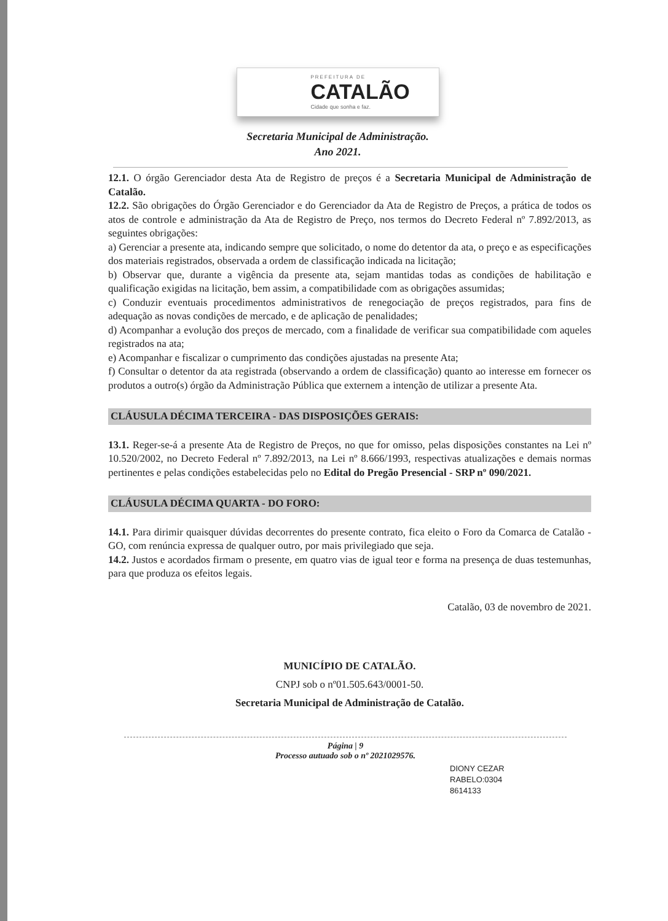PREFEITURA DE
CATALÃO
Cidade que sonha e faz.
Secretaria Municipal de Administração.
Ano 2021.
12.1. O órgão Gerenciador desta Ata de Registro de preços é a Secretaria Municipal de Administração de Catalão.
12.2. São obrigações do Órgão Gerenciador e do Gerenciador da Ata de Registro de Preços, a prática de todos os atos de controle e administração da Ata de Registro de Preço, nos termos do Decreto Federal nº 7.892/2013, as seguintes obrigações:
a) Gerenciar a presente ata, indicando sempre que solicitado, o nome do detentor da ata, o preço e as especificações dos materiais registrados, observada a ordem de classificação indicada na licitação;
b) Observar que, durante a vigência da presente ata, sejam mantidas todas as condições de habilitação e qualificação exigidas na licitação, bem assim, a compatibilidade com as obrigações assumidas;
c) Conduzir eventuais procedimentos administrativos de renegociação de preços registrados, para fins de adequação as novas condições de mercado, e de aplicação de penalidades;
d) Acompanhar a evolução dos preços de mercado, com a finalidade de verificar sua compatibilidade com aqueles registrados na ata;
e) Acompanhar e fiscalizar o cumprimento das condições ajustadas na presente Ata;
f) Consultar o detentor da ata registrada (observando a ordem de classificação) quanto ao interesse em fornecer os produtos a outro(s) órgão da Administração Pública que externem a intenção de utilizar a presente Ata.
CLÁUSULA DÉCIMA TERCEIRA - DAS DISPOSIÇÕES GERAIS:
13.1. Reger-se-á a presente Ata de Registro de Preços, no que for omisso, pelas disposições constantes na Lei nº 10.520/2002, no Decreto Federal nº 7.892/2013, na Lei nº 8.666/1993, respectivas atualizações e demais normas pertinentes e pelas condições estabelecidas pelo no Edital do Pregão Presencial - SRP nº 090/2021.
CLÁUSULA DÉCIMA QUARTA - DO FORO:
14.1. Para dirimir quaisquer dúvidas decorrentes do presente contrato, fica eleito o Foro da Comarca de Catalão - GO, com renúncia expressa de qualquer outro, por mais privilegiado que seja.
14.2. Justos e acordados firmam o presente, em quatro vias de igual teor e forma na presença de duas testemunhas, para que produza os efeitos legais.
Catalão, 03 de novembro de 2021.
MUNICÍPIO DE CATALÃO.
CNPJ sob o nº01.505.643/0001-50.
Secretaria Municipal de Administração de Catalão.
Página | 9
Processo autuado sob o nº 2021029576.
DIONY CEZAR
RABELO:0304
8614133